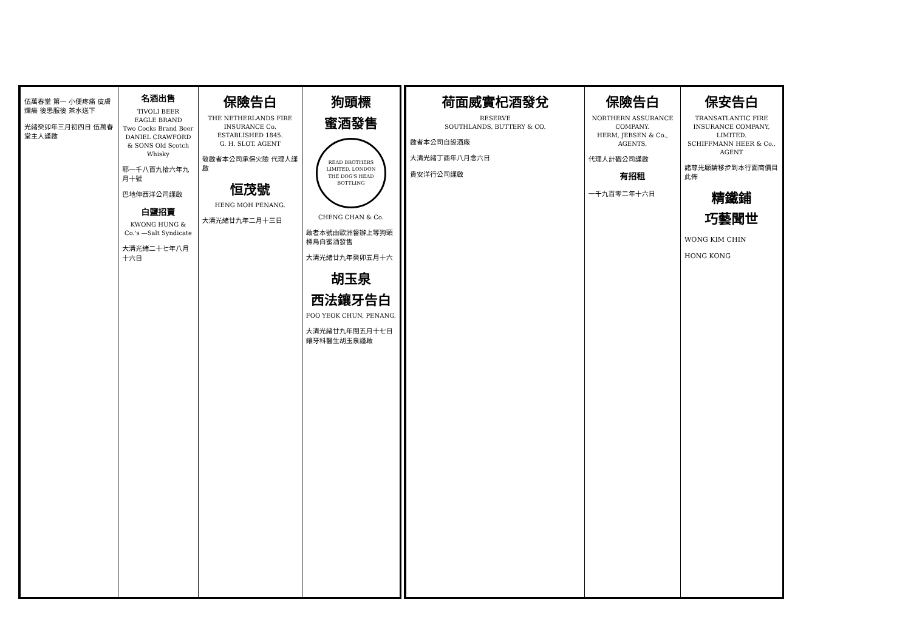狗頭標
蜜酒發售
READ BROTHERS LIMITED, LONDON
THE DOG'S HEAD BOTTLING
CHENG CHAN & Co.
啟者本號由歐洲督辦上等狗頭標烏白蜜酒發售
大清光緒廿九年癸卯五月十六
胡玉泉
西法鑲牙告白
FOO YEOK CHUN, PENANG.
大清光緒廿九年閏五月十七日 鑲牙科醫生胡玉泉謹啟
保險告白
THE NETHERLANDS FIRE INSURANCE Co.
ESTABLISHED 1845.
G. H. SLOT. AGENT
敬啟者本公司承保火險 代理人謹啟
恒茂號
HENG MOH PENANG.
大清光緒廿九年二月十三日
名酒出售
TIVOLI BEER
EAGLE BRAND
Two Cocks Brand Beer
DANIEL CRAWFORD & SONS Old Scotch Whisky
耶一千八百九拾六年九月十號
巴地伸西洋公司謹啟
白鹽招賣
KWONG HUNG & Co.'s —Salt Syndicate
大清光緒二十七年八月十六日
伍萬春堂 第一 小便疼痛 皮膚爛癢 後患服後 茶水送下
光緒癸卯年三月初四日 伍萬春堂主人謹啟
保安告白
TRANSATLANTIC FIRE INSURANCE COMPANY, LIMITED.
SCHIFFMANN HEER & Co., AGENT
諸尊光顧請移步到本行面商價目此佈
精鐵鋪
巧藝聞世
WONG KIM CHIN
HONG KONG
保險告白
NORTHERN ASSURANCE COMPANY.
HERM, JEBSEN & Co., AGENTS.
代理人計戳公司謹啟
有招租
一千九百零二年十六日
荷面威實杞酒發兌
RESERVE
SOUTHLANDS, BUTTERY & CO.
啟者本公司自設酒廠
大清光緒丁酉年八月念六日
貴安洋行公司謹啟